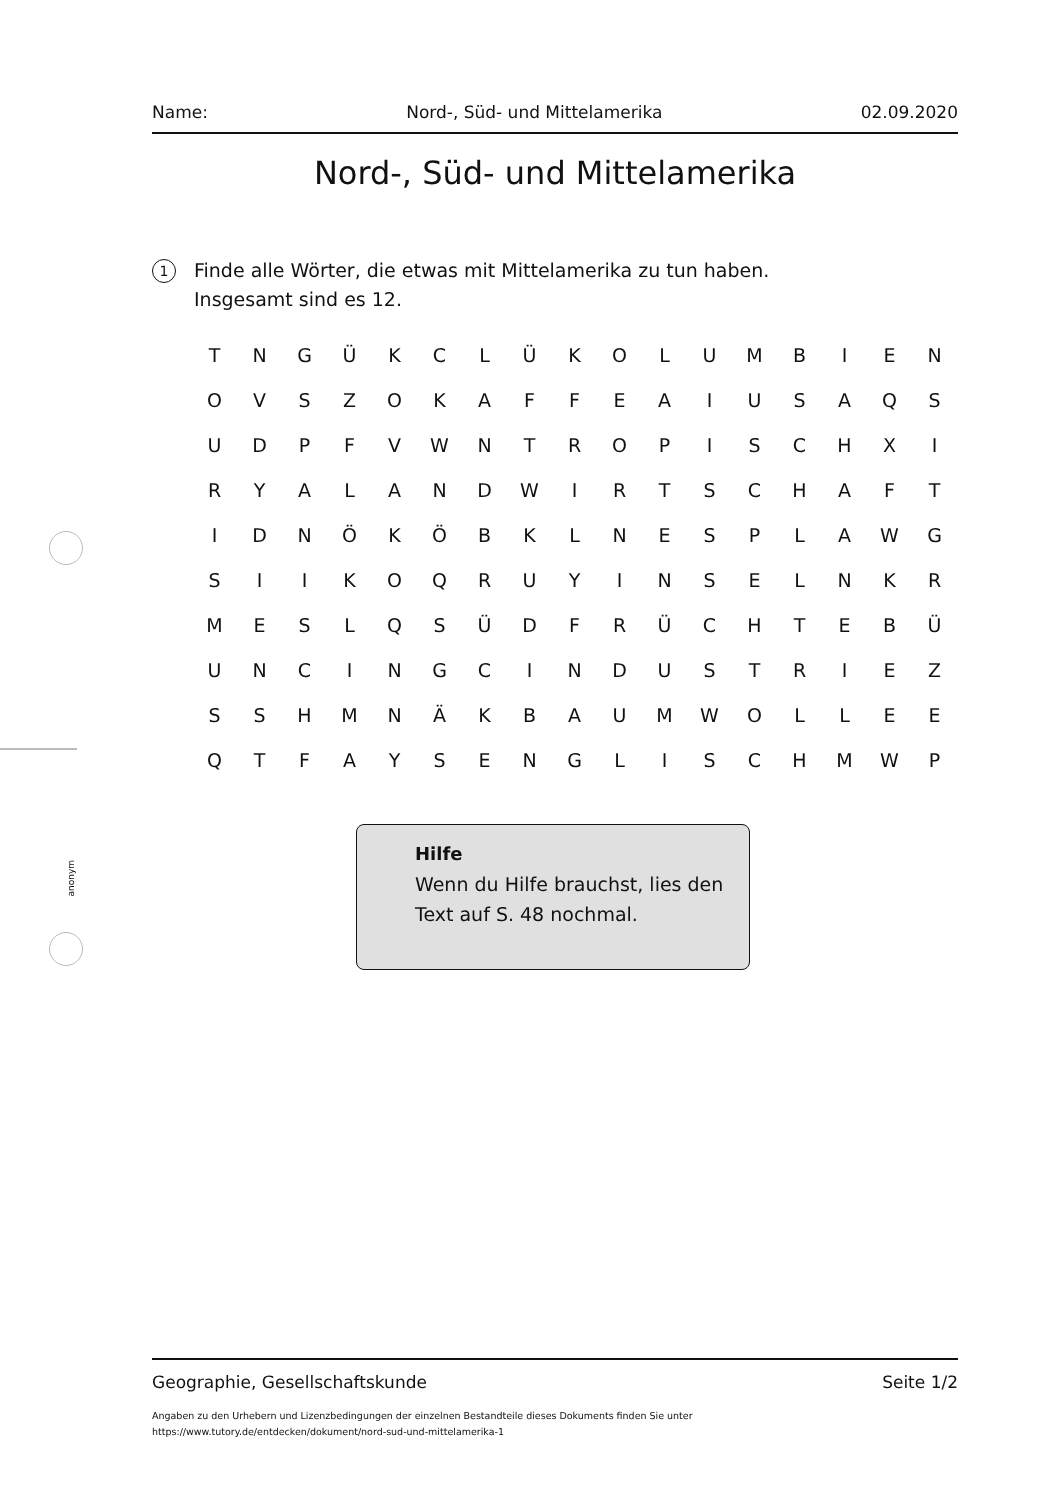anonym
Name: Nord-, Süd- und Mittelamerika 02.09.2020
Nord-, Süd- und Mittelamerika
1
Finde alle Wörter, die etwas mit Mittelamerika zu tun haben.
Insgesamt sind es 12.
| T | N | G | Ü | K | C | L | Ü | K | O | L | U | M | B | I | E | N |
| O | V | S | Z | O | K | A | F | F | E | A | I | U | S | A | Q | S |
| U | D | P | F | V | W | N | T | R | O | P | I | S | C | H | X | I |
| R | Y | A | L | A | N | D | W | I | R | T | S | C | H | A | F | T |
| I | D | N | Ö | K | Ö | B | K | L | N | E | S | P | L | A | W | G |
| S | I | I | K | O | Q | R | U | Y | I | N | S | E | L | N | K | R |
| M | E | S | L | Q | S | Ü | D | F | R | Ü | C | H | T | E | B | Ü |
| U | N | C | I | N | G | C | I | N | D | U | S | T | R | I | E | Z |
| S | S | H | M | N | Ä | K | B | A | U | M | W | O | L | L | E | E |
| Q | T | F | A | Y | S | E | N | G | L | I | S | C | H | M | W | P |
Hilfe
Wenn du Hilfe brauchst, lies den Text auf S. 48 nochmal.
Geographie, Gesellschaftskunde Seite 1/2
Angaben zu den Urhebern und Lizenzbedingungen der einzelnen Bestandteile dieses Dokuments finden Sie unter
https://www.tutory.de/entdecken/dokument/nord-sud-und-mittelamerika-1